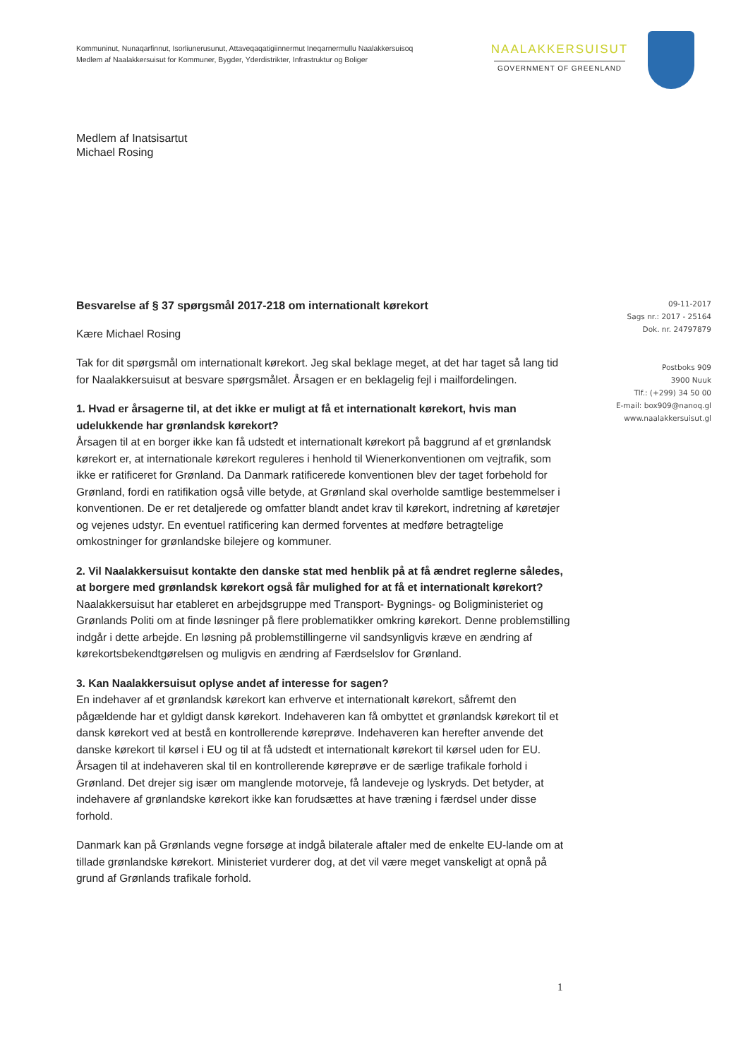Kommuninut, Nunaqarfinnut, Isorliunerusunut, Attaveqaqatigiinnermut Ineqarnermullu Naalakkersuisoq
Medlem af Naalakkersuisut for Kommuner, Bygder, Yderdistrikter, Infrastruktur og Boliger
NAALAKKERSUISUT
GOVERNMENT OF GREENLAND
Medlem af Inatsisartut
Michael Rosing
Besvarelse af § 37 spørgsmål 2017-218 om internationalt kørekort
Kære Michael Rosing
Tak for dit spørgsmål om internationalt kørekort. Jeg skal beklage meget, at det har taget så lang tid for Naalakkersuisut at besvare spørgsmålet. Årsagen er en beklagelig fejl i mailfordelingen.
1. Hvad er årsagerne til, at det ikke er muligt at få et internationalt kørekort, hvis man udelukkende har grønlandsk kørekort?
Årsagen til at en borger ikke kan få udstedt et internationalt kørekort på baggrund af et grønlandsk kørekort er, at internationale kørekort reguleres i henhold til Wienerkonventionen om vejtrafik, som ikke er ratificeret for Grønland. Da Danmark ratificerede konventionen blev der taget forbehold for Grønland, fordi en ratifikation også ville betyde, at Grønland skal overholde samtlige bestemmelser i konventionen. De er ret detaljerede og omfatter blandt andet krav til kørekort, indretning af køretøjer og vejenes udstyr. En eventuel ratificering kan dermed forventes at medføre betragtelige omkostninger for grønlandske bilejere og kommuner.
2. Vil Naalakkersuisut kontakte den danske stat med henblik på at få ændret reglerne således, at borgere med grønlandsk kørekort også får mulighed for at få et internationalt kørekort?
Naalakkersuisut har etableret en arbejdsgruppe med Transport- Bygnings- og Boligministeriet og Grønlands Politi om at finde løsninger på flere problematikker omkring kørekort. Denne problemstilling indgår i dette arbejde. En løsning på problemstillingerne vil sandsynligvis kræve en ændring af kørekortsbekendtgørelsen og muligvis en ændring af Færdselslov for Grønland.
3. Kan Naalakkersuisut oplyse andet af interesse for sagen?
En indehaver af et grønlandsk kørekort kan erhverve et internationalt kørekort, såfremt den pågældende har et gyldigt dansk kørekort. Indehaveren kan få ombyttet et grønlandsk kørekort til et dansk kørekort ved at bestå en kontrollerende køreprøve. Indehaveren kan herefter anvende det danske kørekort til kørsel i EU og til at få udstedt et internationalt kørekort til kørsel uden for EU. Årsagen til at indehaveren skal til en kontrollerende køreprøve er de særlige trafikale forhold i Grønland. Det drejer sig især om manglende motorveje, få landeveje og lyskryds. Det betyder, at indehavere af grønlandske kørekort ikke kan forudsættes at have træning i færdsel under disse forhold.
Danmark kan på Grønlands vegne forsøge at indgå bilaterale aftaler med de enkelte EU-lande om at tillade grønlandske kørekort. Ministeriet vurderer dog, at det vil være meget vanskeligt at opnå på grund af Grønlands trafikale forhold.
09-11-2017
Sags nr.: 2017 - 25164
Dok. nr. 24797879
Postboks 909
3900 Nuuk
Tlf.: (+299) 34 50 00
E-mail: box909@nanoq.gl
www.naalakkersuisut.gl
1